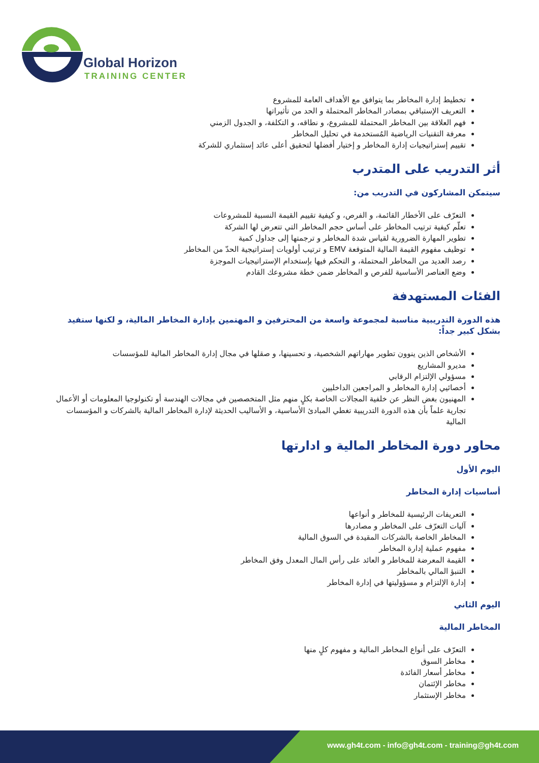Global Horizon
TRAINING CENTER
تخطيط إدارة المخاطر بما يتوافق مع الأهداف العامة للمشروع
التعريف الإستباقي بمصادر المخاطر المحتملة و الحد من تأثيراتها
فهم العلاقة بين المخاطر المحتملة للمشروع، و نطاقه، و التكلفة، و الجدول الزمني
معرفة التقنيات الرياضية المُستخدمة في تحليل المخاطر
تقييم إستراتيجيات إدارة المخاطر و إختيار أفضلها لتحقيق أعلى عائد إستثماري للشركة
أثر التدريب على المتدرب
سيتمكن المشاركون في التدريب من:
التعرّف على الأخطار القائمة، و الفرص، و كيفية تقييم القيمة النسبية للمشروعات
تعلّم كيفية ترتيب المخاطر على أساس حجم المخاطر التي تتعرض لها الشركة
تطوير المهارة الضرورية لقياس شدة المخاطر و ترجمتها إلى جداول كمية
توظيف مفهوم القيمة المالية المتوقعة EMV و ترتيب أولويات إستراتيجية الحدّ من المخاطر
رصد العديد من المخاطر المحتملة، و التحكم فيها بإستخدام الإستراتيجيات الموجزة
وضع العناصر الأساسية للفرص و المخاطر ضمن خطة مشروعك القادم
الفئات المستهدفة
هذه الدورة التدريبية مناسبة لمجموعة واسعة من المحترفين و المهتمين بإدارة المخاطر المالية، و لكنها ستفيد بشكل كبير جداً:
الأشخاص الذين ينوون تطوير مهاراتهم الشخصية، و تحسينها، و صقلها في مجال إدارة المخاطر المالية للمؤسسات
مديرو المشاريع
مسؤولي الإلتزام الرقابي
أخصائيي إدارة المخاطر و المراجعين الداخليين
المهنيون بغض النظر عن خلفية المجالات الخاصة بكلٍ منهم مثل المتخصصين في مجالات الهندسة أو تكنولوجيا المعلومات أو الأعمال تجارية علماً بأن هذه الدورة التدريبية تغطي المبادئ الأساسية، و الأساليب الحديثة لإدارة المخاطر المالية بالشركات و المؤسسات المالية
محاور دورة المخاطر المالية و ادارتها
اليوم الأول
أساسيات إدارة المخاطر
التعريفات الرئيسية للمخاطر و أنواعها
آليات التعرّف على المخاطر و مصادرها
المخاطر الخاصة بالشركات المقيدة في السوق المالية
مفهوم عملية إدارة المخاطر
القيمة المعرضة للمخاطر و العائد على رأس المال المعدل وفق المخاطر
التنبؤ المالي بالمخاطر
إدارة الإلتزام و مسؤوليتها في إدارة المخاطر
اليوم الثاني
المخاطر المالية
التعرّف على أنواع المخاطر المالية و مفهوم كلٍ منها
مخاطر السوق
مخاطر أسعار الفائدة
مخاطر الإئتمان
مخاطر الإستثمار
www.gh4t.com - info@gh4t.com - training@gh4t.com